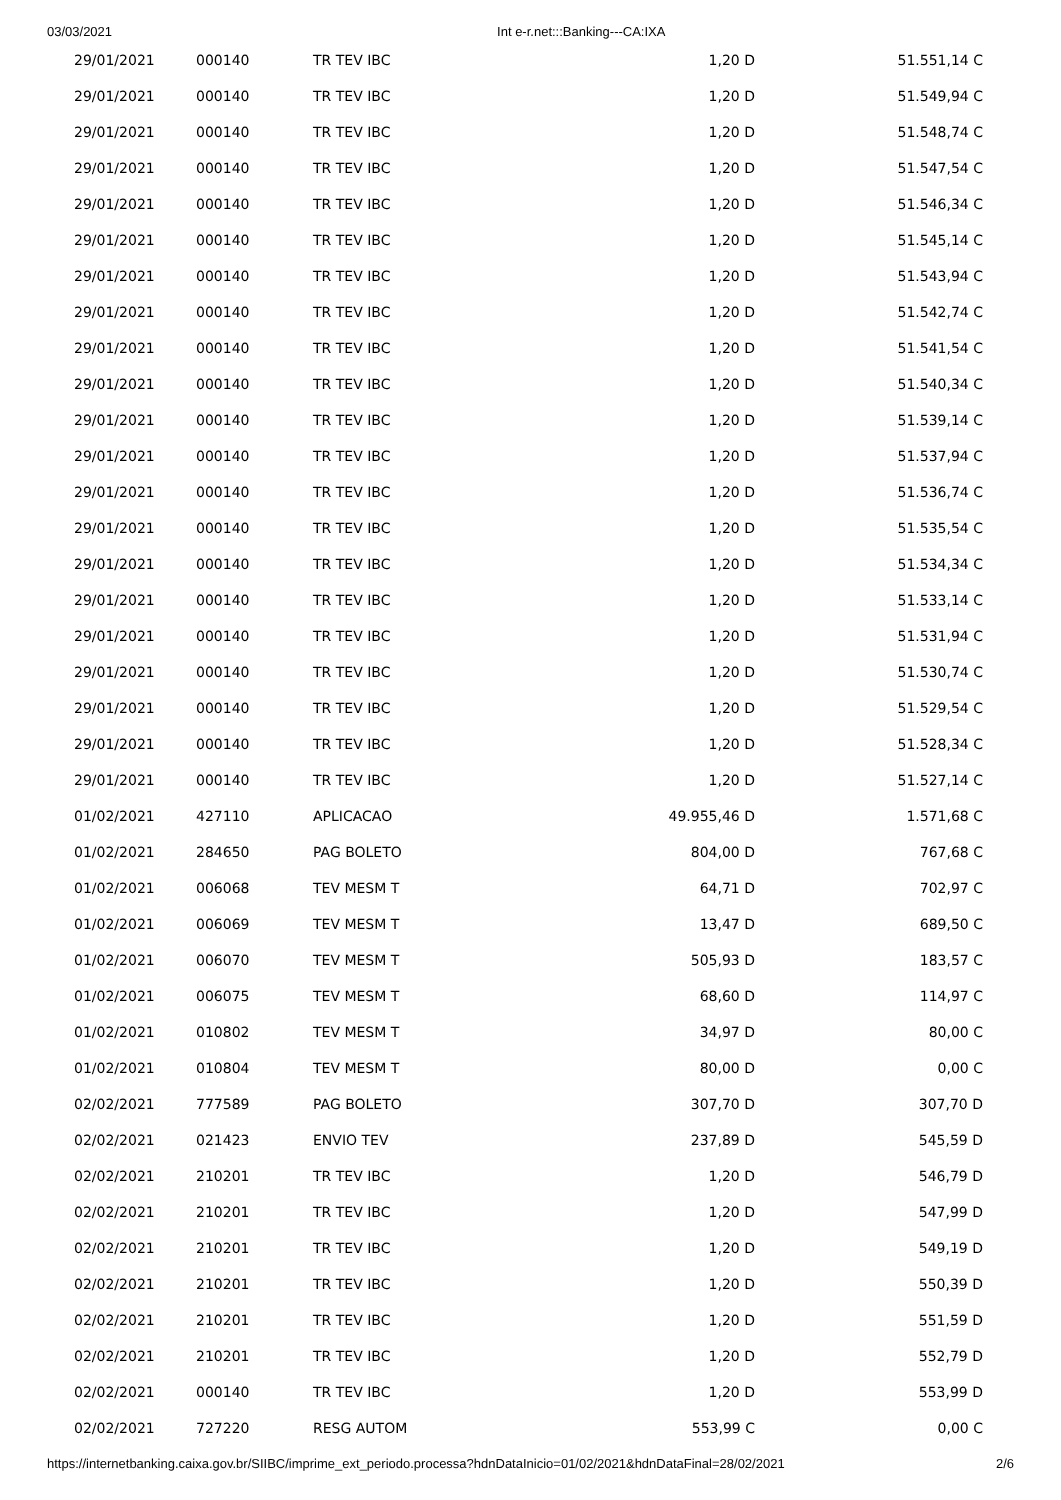03/03/2021 Int e-r.net:::Banking---CA:IXA
| 29/01/2021 | 000140 | TR TEV IBC | 1,20 D | 51.551,14 C |
| 29/01/2021 | 000140 | TR TEV IBC | 1,20 D | 51.549,94 C |
| 29/01/2021 | 000140 | TR TEV IBC | 1,20 D | 51.548,74 C |
| 29/01/2021 | 000140 | TR TEV IBC | 1,20 D | 51.547,54 C |
| 29/01/2021 | 000140 | TR TEV IBC | 1,20 D | 51.546,34 C |
| 29/01/2021 | 000140 | TR TEV IBC | 1,20 D | 51.545,14 C |
| 29/01/2021 | 000140 | TR TEV IBC | 1,20 D | 51.543,94 C |
| 29/01/2021 | 000140 | TR TEV IBC | 1,20 D | 51.542,74 C |
| 29/01/2021 | 000140 | TR TEV IBC | 1,20 D | 51.541,54 C |
| 29/01/2021 | 000140 | TR TEV IBC | 1,20 D | 51.540,34 C |
| 29/01/2021 | 000140 | TR TEV IBC | 1,20 D | 51.539,14 C |
| 29/01/2021 | 000140 | TR TEV IBC | 1,20 D | 51.537,94 C |
| 29/01/2021 | 000140 | TR TEV IBC | 1,20 D | 51.536,74 C |
| 29/01/2021 | 000140 | TR TEV IBC | 1,20 D | 51.535,54 C |
| 29/01/2021 | 000140 | TR TEV IBC | 1,20 D | 51.534,34 C |
| 29/01/2021 | 000140 | TR TEV IBC | 1,20 D | 51.533,14 C |
| 29/01/2021 | 000140 | TR TEV IBC | 1,20 D | 51.531,94 C |
| 29/01/2021 | 000140 | TR TEV IBC | 1,20 D | 51.530,74 C |
| 29/01/2021 | 000140 | TR TEV IBC | 1,20 D | 51.529,54 C |
| 29/01/2021 | 000140 | TR TEV IBC | 1,20 D | 51.528,34 C |
| 29/01/2021 | 000140 | TR TEV IBC | 1,20 D | 51.527,14 C |
| 01/02/2021 | 427110 | APLICACAO | 49.955,46 D | 1.571,68 C |
| 01/02/2021 | 284650 | PAG BOLETO | 804,00 D | 767,68 C |
| 01/02/2021 | 006068 | TEV MESM T | 64,71 D | 702,97 C |
| 01/02/2021 | 006069 | TEV MESM T | 13,47 D | 689,50 C |
| 01/02/2021 | 006070 | TEV MESM T | 505,93 D | 183,57 C |
| 01/02/2021 | 006075 | TEV MESM T | 68,60 D | 114,97 C |
| 01/02/2021 | 010802 | TEV MESM T | 34,97 D | 80,00 C |
| 01/02/2021 | 010804 | TEV MESM T | 80,00 D | 0,00 C |
| 02/02/2021 | 777589 | PAG BOLETO | 307,70 D | 307,70 D |
| 02/02/2021 | 021423 | ENVIO TEV | 237,89 D | 545,59 D |
| 02/02/2021 | 210201 | TR TEV IBC | 1,20 D | 546,79 D |
| 02/02/2021 | 210201 | TR TEV IBC | 1,20 D | 547,99 D |
| 02/02/2021 | 210201 | TR TEV IBC | 1,20 D | 549,19 D |
| 02/02/2021 | 210201 | TR TEV IBC | 1,20 D | 550,39 D |
| 02/02/2021 | 210201 | TR TEV IBC | 1,20 D | 551,59 D |
| 02/02/2021 | 210201 | TR TEV IBC | 1,20 D | 552,79 D |
| 02/02/2021 | 000140 | TR TEV IBC | 1,20 D | 553,99 D |
| 02/02/2021 | 727220 | RESG AUTOM | 553,99 C | 0,00 C |
https://internetbanking.caixa.gov.br/SIIBC/imprime_ext_periodo.processa?hdnDataInicio=01/02/2021&hdnDataFinal=28/02/2021 2/6